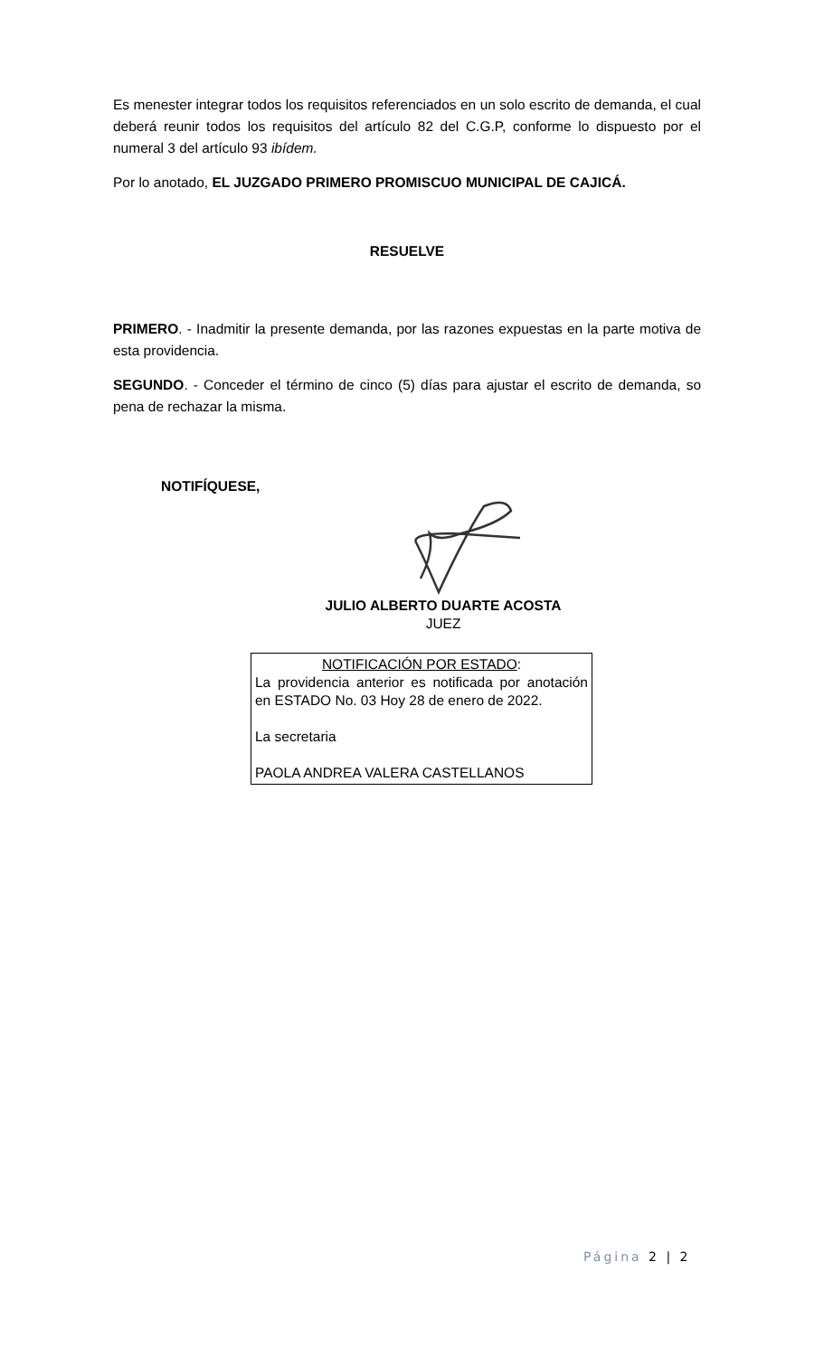Es menester integrar todos los requisitos referenciados en un solo escrito de demanda, el cual deberá reunir todos los requisitos del artículo 82 del C.G.P, conforme lo dispuesto por el numeral 3 del artículo 93 ibídem.
Por lo anotado, EL JUZGADO PRIMERO PROMISCUO MUNICIPAL DE CAJICÁ.
RESUELVE
PRIMERO. - Inadmitir la presente demanda, por las razones expuestas en la parte motiva de esta providencia.
SEGUNDO. - Conceder el término de cinco (5) días para ajustar el escrito de demanda, so pena de rechazar la misma.
NOTIFÍQUESE,
JULIO ALBERTO DUARTE ACOSTA
JUEZ
NOTIFICACIÓN POR ESTADO:
La providencia anterior es notificada por anotación en ESTADO No. 03 Hoy 28 de enero de 2022.
La secretaria
PAOLA ANDREA VALERA CASTELLANOS
Página 2 | 2